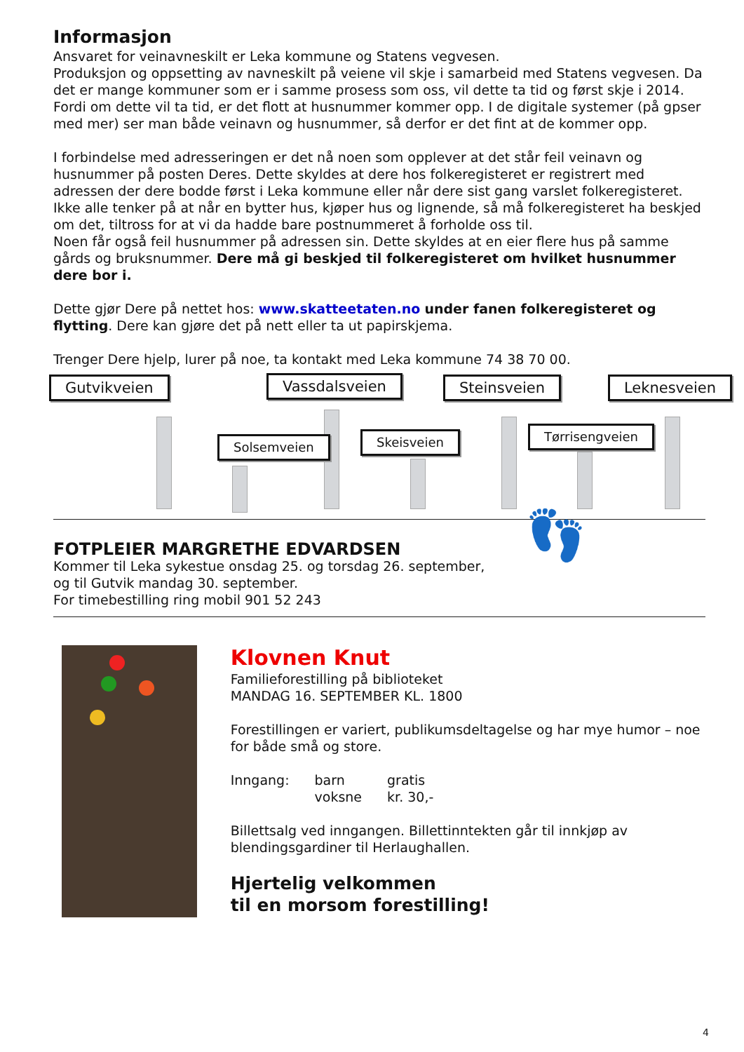Informasjon
Ansvaret for veinavneskilt er Leka kommune og Statens vegvesen.
Produksjon og oppsetting av navneskilt på veiene vil skje i samarbeid med Statens vegvesen. Da det er mange kommuner som er i samme prosess som oss, vil dette ta tid og først skje i 2014.
Fordi om dette vil ta tid, er det flott at husnummer kommer opp. I de digitale systemer (på gpser med mer) ser man både veinavn og husnummer, så derfor er det fint at de kommer opp.
I forbindelse med adresseringen er det nå noen som opplever at det står feil veinavn og husnummer på posten Deres. Dette skyldes at dere hos folkeregisteret er registrert med adressen der dere bodde først i Leka kommune eller når dere sist gang varslet folkeregisteret. Ikke alle tenker på at når en bytter hus, kjøper hus og lignende, så må folkeregisteret ha beskjed om det, tiltross for at vi da hadde bare postnummeret å forholde oss til.
Noen får også feil husnummer på adressen sin. Dette skyldes at en eier flere hus på samme gårds og bruksnummer. Dere må gi beskjed til folkeregisteret om hvilket husnummer dere bor i.
Dette gjør Dere på nettet hos: www.skatteetaten.no under fanen folkeregisteret og flytting. Dere kan gjøre det på nett eller ta ut papirskjema.
Trenger Dere hjelp, lurer på noe, ta kontakt med Leka kommune 74 38 70 00.
Gutvikveien
Solsemveien
Vassdalsveien
Skeisveien
Steinsveien
Tørrisengveien
Leknesveien
FOTPLEIER MARGRETHE EDVARDSEN
Kommer til Leka sykestue onsdag 25. og torsdag 26. september,
og til Gutvik mandag 30. september.
For timebestilling ring mobil 901 52 243
👣
Klovnen Knut
Familieforestilling på biblioteket
MANDAG 16. SEPTEMBER KL. 1800
Forestillingen er variert, publikumsdeltagelse og har mye humor – noe for både små og store.
| Inngang: | barn | gratis |
| | voksne | kr. 30,- |
Billettsalg ved inngangen. Billettinntekten går til innkjøp av blendingsgardiner til Herlaughallen.
Hjertelig velkommen
til en morsom forestilling!
4